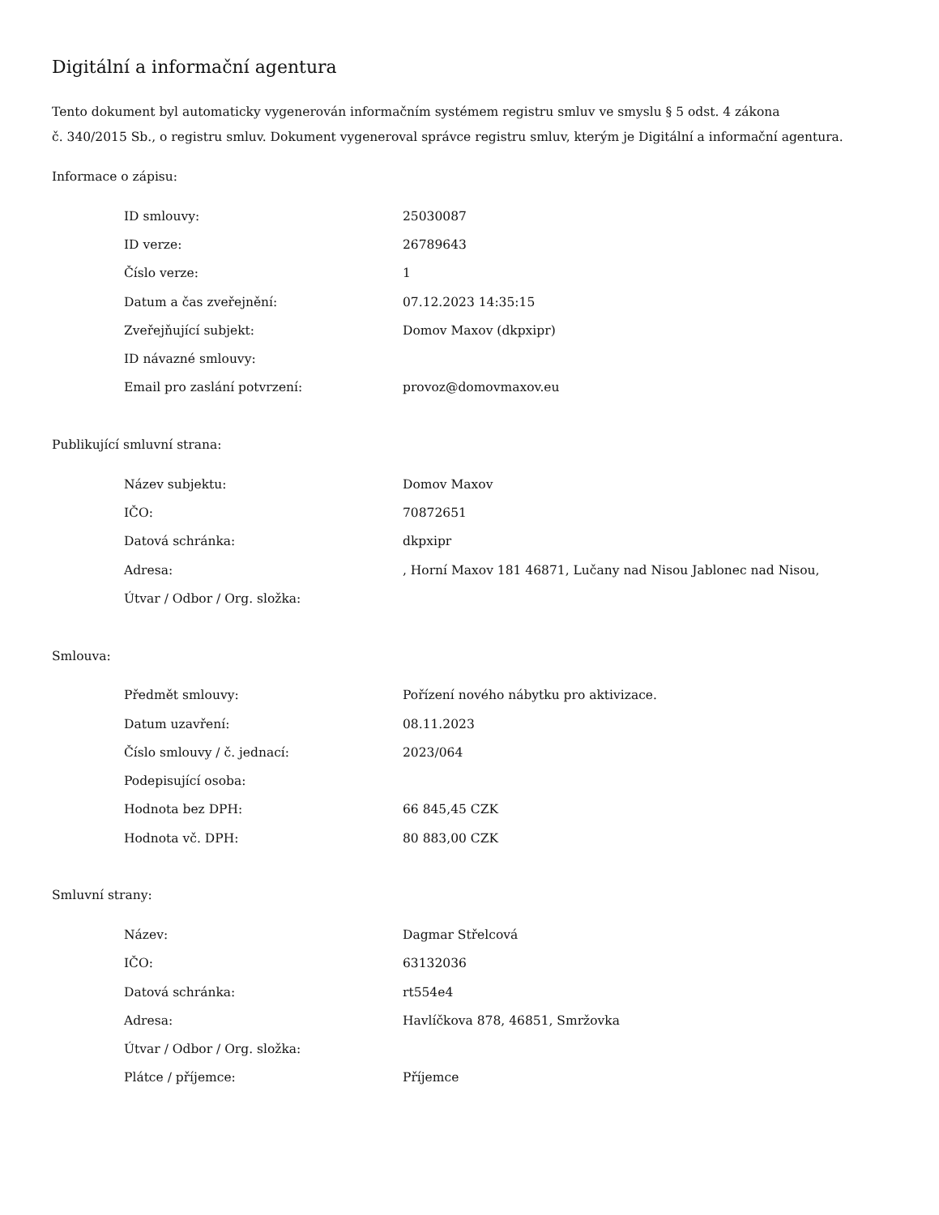Digitální a informační agentura
Tento dokument byl automaticky vygenerován informačním systémem registru smluv ve smyslu § 5 odst. 4 zákona
č. 340/2015 Sb., o registru smluv. Dokument vygeneroval správce registru smluv, kterým je Digitální a informační agentura.
Informace o zápisu:
| ID smlouvy: | 25030087 |
| ID verze: | 26789643 |
| Číslo verze: | 1 |
| Datum a čas zveřejnění: | 07.12.2023 14:35:15 |
| Zveřejňující subjekt: | Domov Maxov (dkpxipr) |
| ID návazné smlouvy: | |
| Email pro zaslání potvrzení: | provoz@domovmaxov.eu |
Publikující smluvní strana:
| Název subjektu: | Domov Maxov |
| IČO: | 70872651 |
| Datová schránka: | dkpxipr |
| Adresa: | , Horní Maxov 181 46871, Lučany nad Nisou Jablonec nad Nisou, |
| Útvar / Odbor / Org. složka: | |
Smlouva:
| Předmět smlouvy: | Pořízení nového nábytku pro aktivizace. |
| Datum uzavření: | 08.11.2023 |
| Číslo smlouvy / č. jednací: | 2023/064 |
| Podepisující osoba: | |
| Hodnota bez DPH: | 66 845,45 CZK |
| Hodnota vč. DPH: | 80 883,00 CZK |
Smluvní strany:
| Název: | Dagmar Střelcová |
| IČO: | 63132036 |
| Datová schránka: | rt554e4 |
| Adresa: | Havlíčkova 878, 46851, Smržovka |
| Útvar / Odbor / Org. složka: | |
| Plátce / příjemce: | Příjemce |